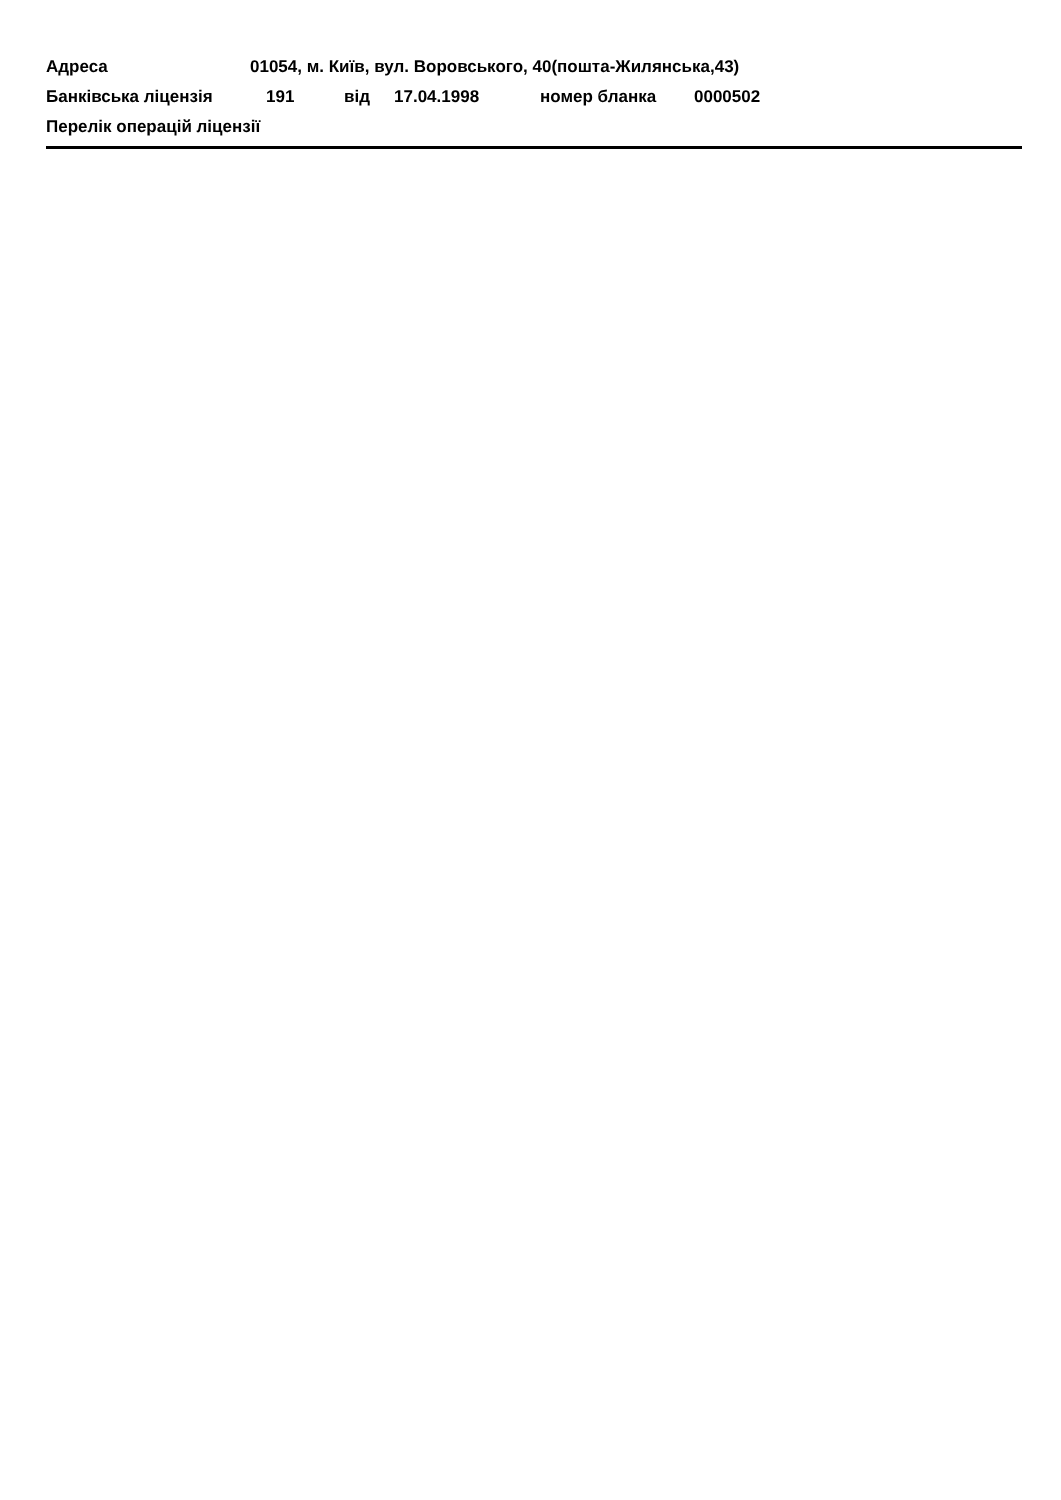Адреса 01054, м. Київ, вул. Воровського, 40(пошта-Жилянська,43)
Банківська ліцензія 191 від 17.04.1998 номер бланка 0000502
Перелік операцій ліцензії